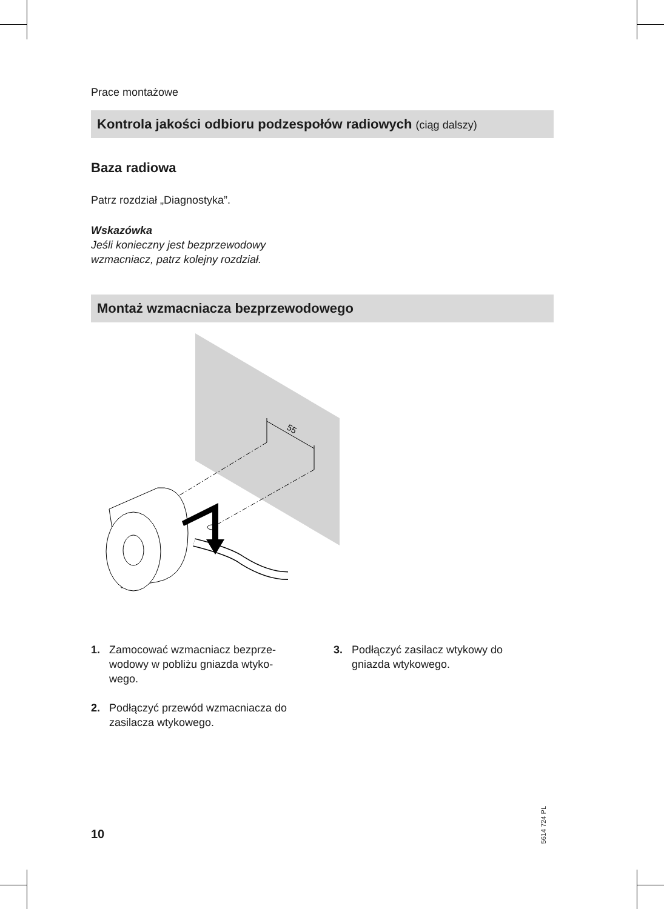Prace montażowe
Kontrola jakości odbioru podzespołów radiowych (ciąg dalszy)
Baza radiowa
Patrz rozdział „Diagnostyka”.
Wskazówka
Jeśli konieczny jest bezprzewodowy
wzmacniacz, patrz kolejny rozdział.
Montaż wzmacniacza bezprzewodowego
55
1. Zamocować wzmacniacz bezprze-
wodowy w pobliżu gniazda wtyko-
wego.
2. Podłączyć przewód wzmacniacza do
zasilacza wtykowego.
3. Podłączyć zasilacz wtykowy do
gniazda wtykowego.
10
5614 724 PL